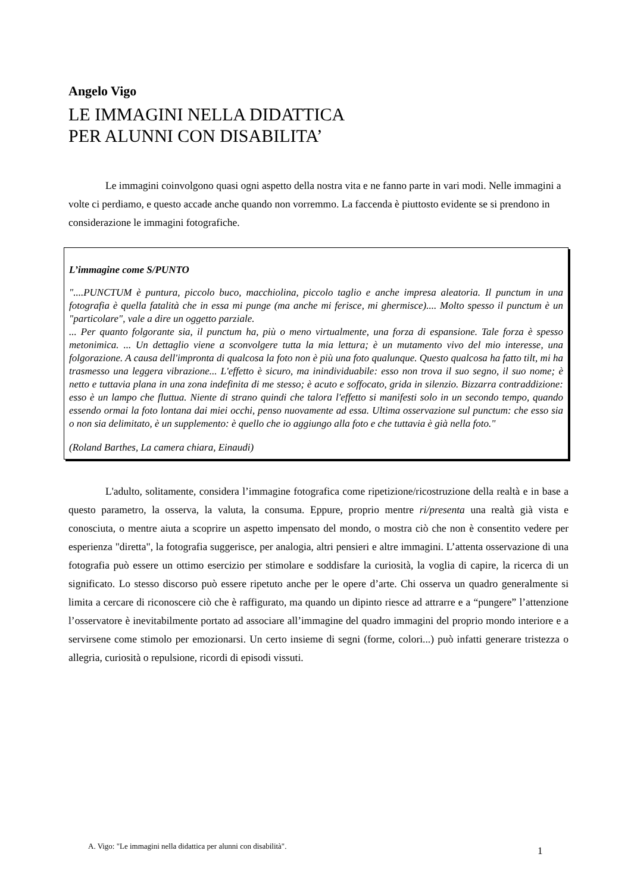Angelo Vigo
LE IMMAGINI NELLA DIDATTICA
PER ALUNNI CON DISABILITA’
Le immagini coinvolgono quasi ogni aspetto della nostra vita e ne fanno parte in vari modi. Nelle immagini a volte ci perdiamo, e questo accade anche quando non vorremmo. La faccenda è piuttosto evidente se si prendono in considerazione le immagini fotografiche.
L’immagine come S/PUNTO
"....PUNCTUM è puntura, piccolo buco, macchiolina, piccolo taglio e anche impresa aleatoria. Il punctum in una fotografia è quella fatalità che in essa mi punge (ma anche mi ferisce, mi ghermisce).... Molto spesso il punctum è un "particolare", vale a dire un oggetto parziale.
... Per quanto folgorante sia, il punctum ha, più o meno virtualmente, una forza di espansione. Tale forza è spesso metonimica. ... Un dettaglio viene a sconvolgere tutta la mia lettura; è un mutamento vivo del mio interesse, una folgorazione. A causa dell'impronta di qualcosa la foto non è più una foto qualunque. Questo qualcosa ha fatto tilt, mi ha trasmesso una leggera vibrazione... L'effetto è sicuro, ma inindividuabile: esso non trova il suo segno, il suo nome; è netto e tuttavia plana in una zona indefinita di me stesso; è acuto e soffocato, grida in silenzio. Bizzarra contraddizione: esso è un lampo che fluttua. Niente di strano quindi che talora l'effetto si manifesti solo in un secondo tempo, quando essendo ormai la foto lontana dai miei occhi, penso nuovamente ad essa. Ultima osservazione sul punctum: che esso sia o non sia delimitato, è un supplemento: è quello che io aggiungo alla foto e che tuttavia è già nella foto."
(Roland Barthes, La camera chiara, Einaudi)
L'adulto, solitamente, considera l’immagine fotografica come ripetizione/ricostruzione della realtà e in base a questo parametro, la osserva, la valuta, la consuma. Eppure, proprio mentre ri/presenta una realtà già vista e conosciuta, o mentre aiuta a scoprire un aspetto impensato del mondo, o mostra ciò che non è consentito vedere per esperienza "diretta", la fotografia suggerisce, per analogia, altri pensieri e altre immagini. L’attenta osservazione di una fotografia può essere un ottimo esercizio per stimolare e soddisfare la curiosità, la voglia di capire, la ricerca di un significato. Lo stesso discorso può essere ripetuto anche per le opere d’arte. Chi osserva un quadro generalmente si limita a cercare di riconoscere ciò che è raffigurato, ma quando un dipinto riesce ad attrarre e a “pungere” l’attenzione l’osservatore è inevitabilmente portato ad associare all’immagine del quadro immagini del proprio mondo interiore e a servirsene come stimolo per emozionarsi. Un certo insieme di segni (forme, colori...) può infatti generare tristezza o allegria, curiosità o repulsione, ricordi di episodi vissuti.
A. Vigo: "Le immagini nella didattica per alunni con disabilità".
1